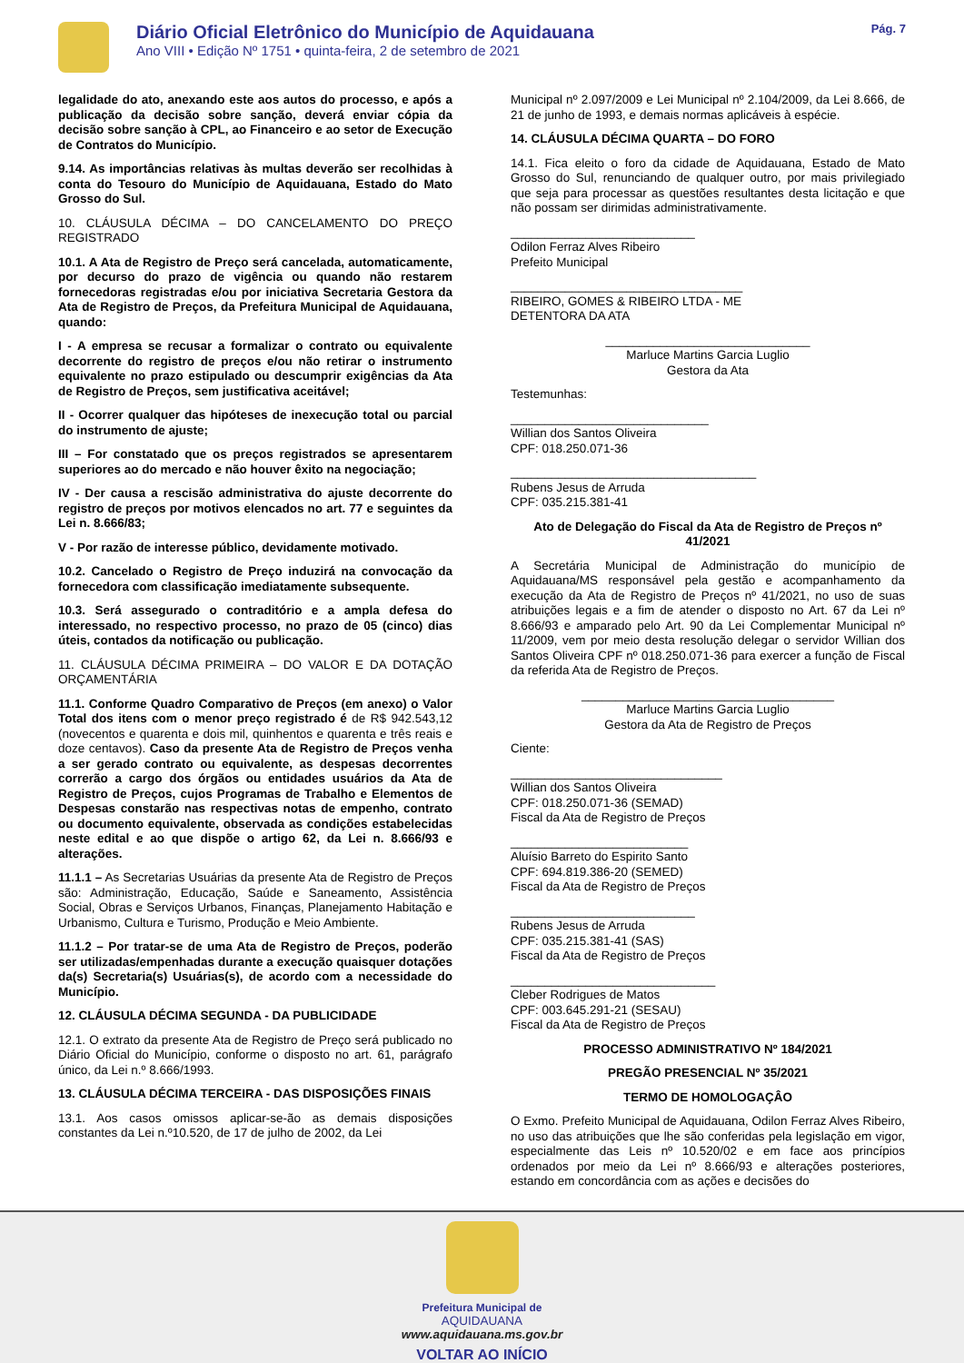Diário Oficial Eletrônico do Município de Aquidauana
Ano VIII • Edição Nº 1751 • quinta-feira, 2 de setembro de 2021
Pág. 7
legalidade do ato, anexando este aos autos do processo, e após a publicação da decisão sobre sanção, deverá enviar cópia da decisão sobre sanção à CPL, ao Financeiro e ao setor de Execução de Contratos do Município.
9.14. As importâncias relativas às multas deverão ser recolhidas à conta do Tesouro do Município de Aquidauana, Estado do Mato Grosso do Sul.
10. CLÁUSULA DÉCIMA – DO CANCELAMENTO DO PREÇO REGISTRADO
10.1. A Ata de Registro de Preço será cancelada, automaticamente, por decurso do prazo de vigência ou quando não restarem fornecedoras registradas e/ou por iniciativa Secretaria Gestora da Ata de Registro de Preços, da Prefeitura Municipal de Aquidauana, quando:
I - A empresa se recusar a formalizar o contrato ou equivalente decorrente do registro de preços e/ou não retirar o instrumento equivalente no prazo estipulado ou descumprir exigências da Ata de Registro de Preços, sem justificativa aceitável;
II - Ocorrer qualquer das hipóteses de inexecução total ou parcial do instrumento de ajuste;
III – For constatado que os preços registrados se apresentarem superiores ao do mercado e não houver êxito na negociação;
IV - Der causa a rescisão administrativa do ajuste decorrente do registro de preços por motivos elencados no art. 77 e seguintes da Lei n. 8.666/83;
V - Por razão de interesse público, devidamente motivado.
10.2. Cancelado o Registro de Preço induzirá na convocação da fornecedora com classificação imediatamente subsequente.
10.3. Será assegurado o contraditório e a ampla defesa do interessado, no respectivo processo, no prazo de 05 (cinco) dias úteis, contados da notificação ou publicação.
11. CLÁUSULA DÉCIMA PRIMEIRA – DO VALOR E DA DOTAÇÃO ORÇAMENTÁRIA
11.1. Conforme Quadro Comparativo de Preços (em anexo) o Valor Total dos itens com o menor preço registrado é de R$ 942.543,12 (novecentos e quarenta e dois mil, quinhentos e quarenta e três reais e doze centavos). Caso da presente Ata de Registro de Preços venha a ser gerado contrato ou equivalente, as despesas decorrentes correrão a cargo dos órgãos ou entidades usuários da Ata de Registro de Preços, cujos Programas de Trabalho e Elementos de Despesas constarão nas respectivas notas de empenho, contrato ou documento equivalente, observada as condições estabelecidas neste edital e ao que dispõe o artigo 62, da Lei n. 8.666/93 e alterações.
11.1.1 – As Secretarias Usuárias da presente Ata de Registro de Preços são: Administração, Educação, Saúde e Saneamento, Assistência Social, Obras e Serviços Urbanos, Finanças, Planejamento Habitação e Urbanismo, Cultura e Turismo, Produção e Meio Ambiente.
11.1.2 – Por tratar-se de uma Ata de Registro de Preços, poderão ser utilizadas/empenhadas durante a execução quaisquer dotações da(s) Secretaria(s) Usuárias(s), de acordo com a necessidade do Município.
12. CLÁUSULA DÉCIMA SEGUNDA - DA PUBLICIDADE
12.1. O extrato da presente Ata de Registro de Preço será publicado no Diário Oficial do Município, conforme o disposto no art. 61, parágrafo único, da Lei n.º 8.666/1993.
13. CLÁUSULA DÉCIMA TERCEIRA - DAS DISPOSIÇÕES FINAIS
13.1. Aos casos omissos aplicar-se-ão as demais disposições constantes da Lei n.º10.520, de 17 de julho de 2002, da Lei
Municipal nº 2.097/2009 e Lei Municipal nº 2.104/2009, da Lei 8.666, de 21 de junho de 1993, e demais normas aplicáveis à espécie.
14. CLÁUSULA DÉCIMA QUARTA – DO FORO
14.1. Fica eleito o foro da cidade de Aquidauana, Estado de Mato Grosso do Sul, renunciando de qualquer outro, por mais privilegiado que seja para processar as questões resultantes desta licitação e que não possam ser dirimidas administrativamente.
___________________________
Odilon Ferraz Alves Ribeiro
Prefeito Municipal
__________________________________
RIBEIRO, GOMES & RIBEIRO LTDA - ME
DETENTORA DA ATA
______________________________
Marluce Martins Garcia Luglio
Gestora da Ata
Testemunhas:
_____________________________
Willian dos Santos Oliveira
CPF: 018.250.071-36
____________________________________
Rubens Jesus de Arruda
CPF: 035.215.381-41
Ato de Delegação do Fiscal da Ata de Registro de Preços nº 41/2021
A Secretária Municipal de Administração do município de Aquidauana/MS responsável pela gestão e acompanhamento da execução da Ata de Registro de Preços nº 41/2021, no uso de suas atribuições legais e a fim de atender o disposto no Art. 67 da Lei nº 8.666/93 e amparado pelo Art. 90 da Lei Complementar Municipal nº 11/2009, vem por meio desta resolução delegar o servidor Willian dos Santos Oliveira CPF nº 018.250.071-36 para exercer a função de Fiscal da referida Ata de Registro de Preços.
_____________________________________
Marluce Martins Garcia Luglio
Gestora da Ata de Registro de Preços
Ciente:
_______________________________
Willian dos Santos Oliveira
CPF: 018.250.071-36 (SEMAD)
Fiscal da Ata de Registro de Preços
__________________________
Aluísio Barreto do Espirito Santo
CPF: 694.819.386-20 (SEMED)
Fiscal da Ata de Registro de Preços
___________________________
Rubens Jesus de Arruda
CPF: 035.215.381-41 (SAS)
Fiscal da Ata de Registro de Preços
______________________________
Cleber Rodrigues de Matos
CPF: 003.645.291-21 (SESAU)
Fiscal da Ata de Registro de Preços
PROCESSO ADMINISTRATIVO Nº 184/2021
PREGÃO PRESENCIAL Nº 35/2021
TERMO DE HOMOLOGAÇÂO
O Exmo. Prefeito Municipal de Aquidauana, Odilon Ferraz Alves Ribeiro, no uso das atribuições que lhe são conferidas pela legislação em vigor, especialmente das Leis nº 10.520/02 e em face aos princípios ordenados por meio da Lei nº 8.666/93 e alterações posteriores, estando em concordância com as ações e decisões do
Prefeitura Municipal de
AQUIDAUANA
www.aquidauana.ms.gov.br
VOLTAR AO INÍCIO